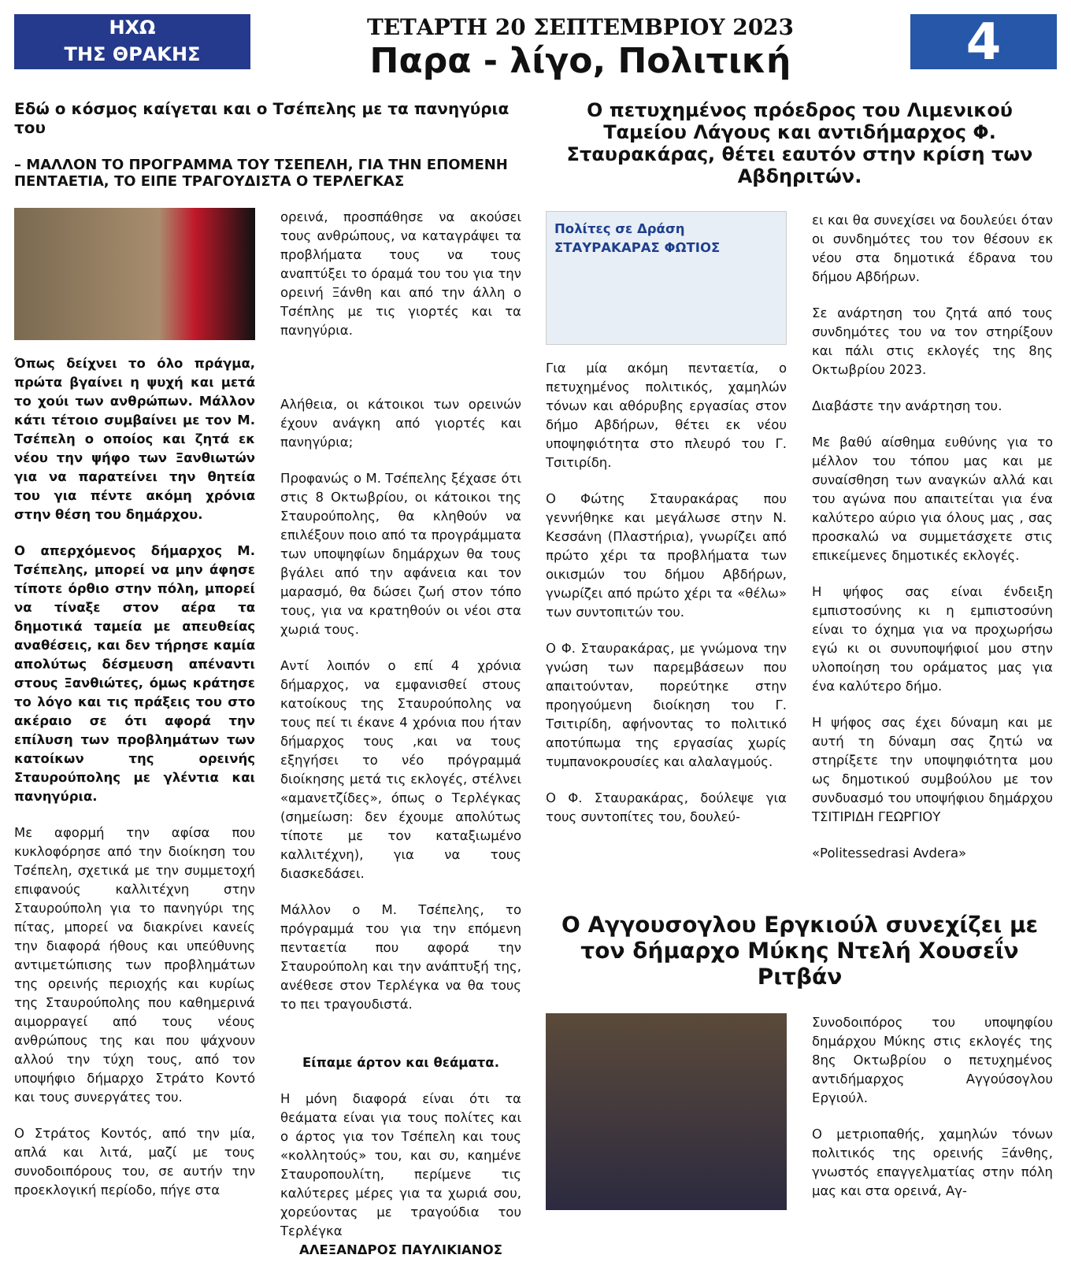ΗΧΩ
ΤΗΣ ΘΡΑΚΗΣ
ΤΕΤΑΡΤΗ 20 ΣΕΠΤΕΜΒΡΙΟΥ 2023
Παρα - λίγο, Πολιτική
4
Εδώ ο κόσμος καίγεται και ο Τσέπελης με τα πανηγύρια του
– ΜΑΛΛΟΝ ΤΟ ΠΡΟΓΡΑΜΜΑ ΤΟΥ ΤΣΕΠΕΛΗ, ΓΙΑ ΤΗΝ ΕΠΟΜΕΝΗ ΠΕΝΤΑΕΤΙΑ, ΤΟ ΕΙΠΕ ΤΡΑΓΟΥΔΙΣΤΑ Ο ΤΕΡΛΕΓΚΑΣ
Όπως δείχνει το όλο πράγμα, πρώτα βγαίνει η ψυχή και μετά το χούι των ανθρώπων. Μάλλον κάτι τέτοιο συμβαίνει με τον Μ. Τσέπελη ο οποίος και ζητά εκ νέου την ψήφο των Ξανθιωτών για να παρατείνει την θητεία του για πέντε ακόμη χρόνια στην θέση του δημάρχου.
Ο απερχόμενος δήμαρχος Μ. Τσέπελης, μπορεί να μην άφησε τίποτε όρθιο στην πόλη, μπορεί να τίναξε στον αέρα τα δημοτικά ταμεία με απευθείας αναθέσεις, και δεν τήρησε καμία απολύτως δέσμευση απέναντι στους Ξανθιώτες, όμως κράτησε το λόγο και τις πράξεις του στο ακέραιο σε ότι αφορά την επίλυση των προβλημάτων των κατοίκων της ορεινής Σταυρούπολης με γλέντια και πανηγύρια.
Με αφορμή την αφίσα που κυκλοφόρησε από την διοίκηση του Τσέπελη, σχετικά με την συμμετοχή επιφανούς καλλιτέχνη στην Σταυρούπολη για το πανηγύρι της πίτας, μπορεί να διακρίνει κανείς την διαφορά ήθους και υπεύθυνης αντιμετώπισης των προβλημάτων της ορεινής περιοχής και κυρίως της Σταυρούπολης που καθημερινά αιμορραγεί από τους νέους ανθρώπους της και που ψάχνουν αλλού την τύχη τους, από τον υποψήφιο δήμαρχο Στράτο Κοντό και τους συνεργάτες του.
Ο Στράτος Κοντός, από την μία, απλά και λιτά, μαζί με τους συνοδοιπόρους του, σε αυτήν την προεκλογική περίοδο, πήγε στα
ορεινά, προσπάθησε να ακούσει τους ανθρώπους, να καταγράψει τα προβλήματα τους να τους αναπτύξει το όραμά του του για την ορεινή Ξάνθη και από την άλλη ο Τσέπλης με τις γιορτές και τα πανηγύρια.
Αλήθεια, οι κάτοικοι των ορεινών έχουν ανάγκη από γιορτές και πανηγύρια;
Προφανώς ο Μ. Τσέπελης ξέχασε ότι στις 8 Οκτωβρίου, οι κάτοικοι της Σταυρούπολης, θα κληθούν να επιλέξουν ποιο από τα προγράμματα των υποψηφίων δημάρχων θα τους βγάλει από την αφάνεια και τον μαρασμό, θα δώσει ζωή στον τόπο τους, για να κρατηθούν οι νέοι στα χωριά τους.
Αντί λοιπόν ο επί 4 χρόνια δήμαρχος, να εμφανισθεί στους κατοίκους της Σταυρούπολης να τους πεί τι έκανε 4 χρόνια που ήταν δήμαρχος τους ,και να τους εξηγήσει το νέο πρόγραμμά διοίκησης μετά τις εκλογές, στέλνει «αμανετζίδες», όπως ο Τερλέγκας (σημείωση: δεν έχουμε απολύτως τίποτε με τον καταξιωμένο καλλιτέχνη), για να τους διασκεδάσει.
Μάλλον ο Μ. Τσέπελης, το πρόγραμμά του για την επόμενη πενταετία που αφορά την Σταυρούπολη και την ανάπτυξή της, ανέθεσε στον Τερλέγκα να θα τους το πει τραγουδιστά.
Είπαμε άρτον και θεάματα.
Η μόνη διαφορά είναι ότι τα θεάματα είναι για τους πολίτες και ο άρτος για τον Τσέπελη και τους «κολλητούς» του, και συ, καημένε Σταυροπουλίτη, περίμενε τις καλύτερες μέρες για τα χωριά σου, χορεύοντας με τραγούδια του Τερλέγκα
ΑΛΕΞΑΝΔΡΟΣ ΠΑΥΛΙΚΙΑΝΟΣ
Ο πετυχημένος πρόεδρος του Λιμενικού Ταμείου Λάγους και αντιδήμαρχος Φ. Σταυρακάρας, θέτει εαυτόν στην κρίση των Αβδηριτών.
Πολίτες σε Δράση
ΣΤΑΥΡΑΚΑΡΑΣ ΦΩΤΙΟΣ
Για μία ακόμη πενταετία, ο πετυχημένος πολιτικός, χαμηλών τόνων και αθόρυβης εργασίας στον δήμο Αβδήρων, θέτει εκ νέου υποψηφιότητα στο πλευρό του Γ. Τσιτιρίδη.
Ο Φώτης Σταυρακάρας που γεννήθηκε και μεγάλωσε στην Ν. Κεσσάνη (Πλαστήρια), γνωρίζει από πρώτο χέρι τα προβλήματα των οικισμών του δήμου Αβδήρων, γνωρίζει από πρώτο χέρι τα «θέλω» των συντοπιτών του.
Ο Φ. Σταυρακάρας, με γνώμονα την γνώση των παρεμβάσεων που απαιτούνταν, πορεύτηκε στην προηγούμενη διοίκηση του Γ. Τσιτιρίδη, αφήνοντας το πολιτικό αποτύπωμα της εργασίας χωρίς τυμπανοκρουσίες και αλαλαγμούς.
Ο Φ. Σταυρακάρας, δούλεψε για τους συντοπίτες του, δουλεύ-
ει και θα συνεχίσει να δουλεύει όταν οι συνδημότες του τον θέσουν εκ νέου στα δημοτικά έδρανα του δήμου Αβδήρων.
Σε ανάρτηση του ζητά από τους συνδημότες του να τον στηρίξουν και πάλι στις εκλογές της 8ης Οκτωβρίου 2023.
Διαβάστε την ανάρτηση του.
Με βαθύ αίσθημα ευθύνης για το μέλλον του τόπου μας και με συναίσθηση των αναγκών αλλά και του αγώνα που απαιτείται για ένα καλύτερο αύριο για όλους μας , σας προσκαλώ να συμμετάσχετε στις επικείμενες δημοτικές εκλογές.
Η ψήφος σας είναι ένδειξη εμπιστοσύνης κι η εμπιστοσύνη είναι το όχημα για να προχωρήσω εγώ κι οι συνυποψήφιοί μου στην υλοποίηση του οράματος μας για ένα καλύτερο δήμο.
Η ψήφος σας έχει δύναμη και με αυτή τη δύναμη σας ζητώ να στηρίξετε την υποψηφιότητα μου ως δημοτικού συμβούλου με τον συνδυασμό του υποψήφιου δημάρχου ΤΣΙΤΙΡΙΔΗ ΓΕΩΡΓΙΟΥ
«Politessedrasi Avdera»
Ο Αγγουσογλου Εργκιούλ συνεχίζει με τον δήμαρχο Μύκης Ντελή Χουσεΐν Ριτβάν
Συνοδοιπόρος του υποψηφίου δημάρχου Μύκης στις εκλογές της 8ης Οκτωβρίου ο πετυχημένος αντιδήμαρχος Αγγούσογλου Εργιούλ.
Ο μετριοπαθής, χαμηλών τόνων πολιτικός της ορεινής Ξάνθης, γνωστός επαγγελματίας στην πόλη μας και στα ορεινά, Αγ-